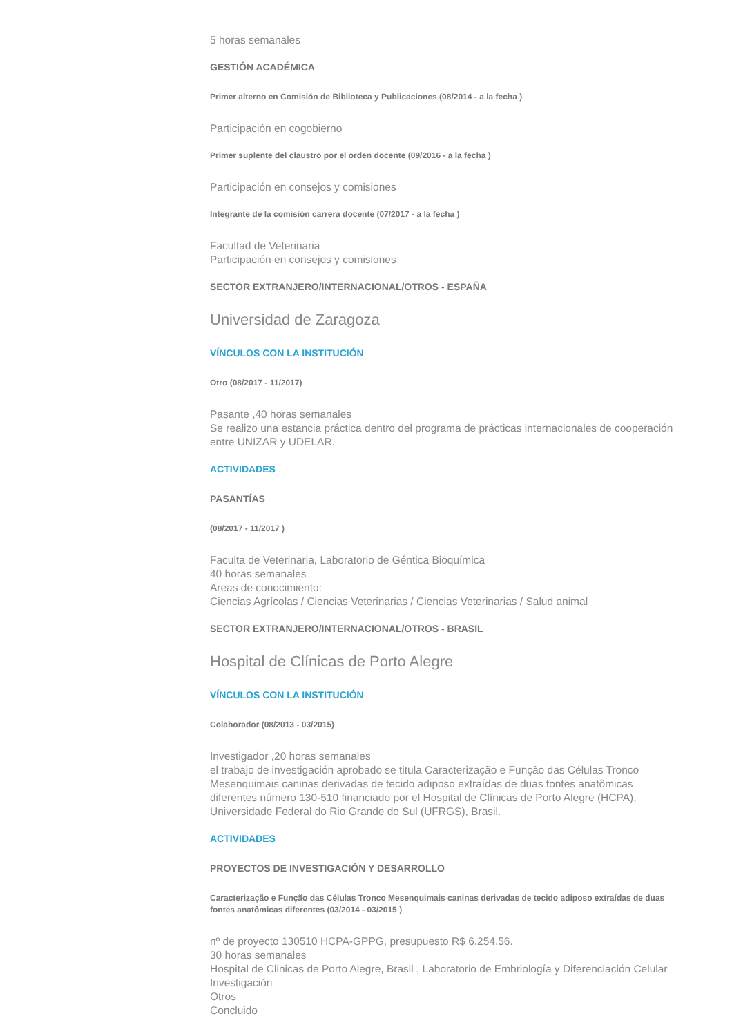5 horas semanales
GESTIÓN ACADÉMICA
Primer alterno en Comisión de Biblioteca y Publicaciones (08/2014 - a la fecha )
Participación en cogobierno
Primer suplente del claustro por el orden docente (09/2016 - a la fecha )
Participación en consejos y comisiones
Integrante de la comisión carrera docente (07/2017 - a la fecha )
Facultad de Veterinaria
Participación en consejos y comisiones
SECTOR EXTRANJERO/INTERNACIONAL/OTROS - ESPAÑA
Universidad de Zaragoza
VÍNCULOS CON LA INSTITUCIÓN
Otro (08/2017 - 11/2017)
Pasante ,40 horas semanales
Se realizo una estancia práctica dentro del programa de prácticas internacionales de cooperación entre UNIZAR y UDELAR.
ACTIVIDADES
PASANTÍAS
(08/2017 - 11/2017 )
Faculta de Veterinaria, Laboratorio de Géntica Bioquímica
40 horas semanales
Areas de conocimiento:
Ciencias Agrícolas / Ciencias Veterinarias / Ciencias Veterinarias / Salud animal
SECTOR EXTRANJERO/INTERNACIONAL/OTROS - BRASIL
Hospital de Clínicas de Porto Alegre
VÍNCULOS CON LA INSTITUCIÓN
Colaborador (08/2013 - 03/2015)
Investigador ,20 horas semanales
el trabajo de investigación aprobado se titula Caracterização e Função das Células Tronco Mesenquimais caninas derivadas de tecido adiposo extraídas de duas fontes anatômicas diferentes número 130-510 financiado por el Hospital de Clínicas de Porto Alegre (HCPA), Universidade Federal do Rio Grande do Sul (UFRGS), Brasil.
ACTIVIDADES
PROYECTOS DE INVESTIGACIÓN Y DESARROLLO
Caracterização e Função das Células Tronco Mesenquimais caninas derivadas de tecido adiposo extraídas de duas fontes anatômicas diferentes (03/2014 - 03/2015 )
nº de proyecto 130510 HCPA-GPPG, presupuesto R$ 6.254,56.
30 horas semanales
Hospital de Clinicas de Porto Alegre, Brasil , Laboratorio de Embriología y Diferenciación Celular
Investigación
Otros
Concluido